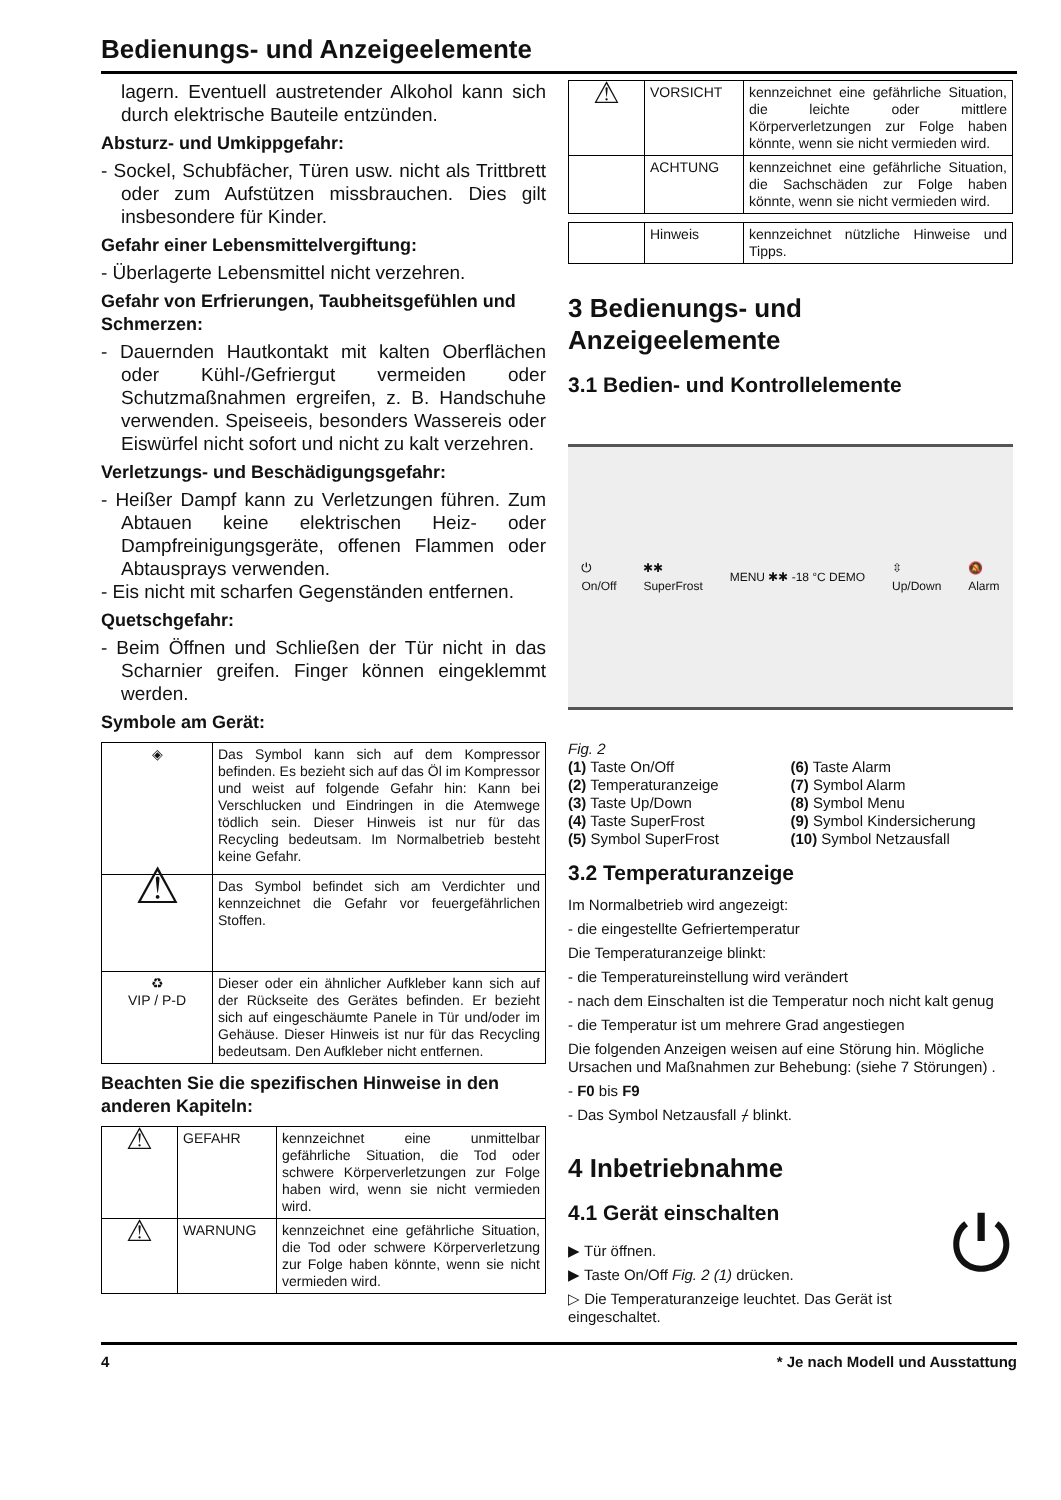Bedienungs- und Anzeigeelemente
lagern. Eventuell austretender Alkohol kann sich durch elektrische Bauteile entzünden.
Absturz- und Umkippgefahr:
- Sockel, Schubfächer, Türen usw. nicht als Trittbrett oder zum Aufstützen missbrauchen. Dies gilt insbesondere für Kinder.
Gefahr einer Lebensmittelvergiftung:
- Überlagerte Lebensmittel nicht verzehren.
Gefahr von Erfrierungen, Taubheitsgefühlen und Schmerzen:
- Dauernden Hautkontakt mit kalten Oberflächen oder Kühl-/Gefriergut vermeiden oder Schutzmaßnahmen ergreifen, z. B. Handschuhe verwenden. Speiseeis, besonders Wassereis oder Eiswürfel nicht sofort und nicht zu kalt verzehren.
Verletzungs- und Beschädigungsgefahr:
- Heißer Dampf kann zu Verletzungen führen. Zum Abtauen keine elektrischen Heiz- oder Dampfreinigungsgeräte, offenen Flammen oder Abtausprays verwenden.
- Eis nicht mit scharfen Gegenständen entfernen.
Quetschgefahr:
- Beim Öffnen und Schließen der Tür nicht in das Scharnier greifen. Finger können eingeklemmt werden.
Symbole am Gerät:
| ◈ | Das Symbol kann sich auf dem Kompressor befinden. Es bezieht sich auf das Öl im Kompressor und weist auf folgende Gefahr hin: Kann bei Verschlucken und Eindringen in die Atemwege tödlich sein. Dieser Hinweis ist nur für das Recycling bedeutsam. Im Normalbetrieb besteht keine Gefahr. |
| ⚠ | Das Symbol befindet sich am Verdichter und kennzeichnet die Gefahr vor feuergefährlichen Stoffen. |
| ♻ VIP / P-D | Dieser oder ein ähnlicher Aufkleber kann sich auf der Rückseite des Gerätes befinden. Er bezieht sich auf eingeschäumte Panele in Tür und/oder im Gehäuse. Dieser Hinweis ist nur für das Recycling bedeutsam. Den Aufkleber nicht entfernen. |
Beachten Sie die spezifischen Hinweise in den anderen Kapiteln:
| ⚠ | GEFAHR | kennzeichnet eine unmittelbar gefährliche Situation, die Tod oder schwere Körperverletzungen zur Folge haben wird, wenn sie nicht vermieden wird. |
| ⚠ | WARNUNG | kennzeichnet eine gefährliche Situation, die Tod oder schwere Körperverletzung zur Folge haben könnte, wenn sie nicht vermieden wird. |
| ⚠ | VORSICHT | kennzeichnet eine gefährliche Situation, die leichte oder mittlere Körperverletzungen zur Folge haben könnte, wenn sie nicht vermieden wird. |
| | ACHTUNG | kennzeichnet eine gefährliche Situation, die Sachschäden zur Folge haben könnte, wenn sie nicht vermieden wird. |
| | Hinweis | kennzeichnet nützliche Hinweise und Tipps. |
3 Bedienungs- und Anzeigeelemente
3.1 Bedien- und Kontrollelemente
⏻
On/Off ✱✱
SuperFrost MENU ✱✱ -18 °C DEMO ⇳
Up/Down 🔕
Alarm
Fig. 2
(1) Taste On/Off (6) Taste Alarm (2) Temperaturanzeige (7) Symbol Alarm (3) Taste Up/Down (8) Symbol Menu (4) Taste SuperFrost (9) Symbol Kindersicherung (5) Symbol SuperFrost (10) Symbol Netzausfall
3.2 Temperaturanzeige
Im Normalbetrieb wird angezeigt:
- die eingestellte Gefriertemperatur
Die Temperaturanzeige blinkt:
- die Temperatureinstellung wird verändert
- nach dem Einschalten ist die Temperatur noch nicht kalt genug
- die Temperatur ist um mehrere Grad angestiegen
Die folgenden Anzeigen weisen auf eine Störung hin. Mögliche Ursachen und Maßnahmen zur Behebung: (siehe 7 Störungen) .
- F0 bis F9
- Das Symbol Netzausfall ⌿ blinkt.
4 Inbetriebnahme
4.1 Gerät einschalten
▶ Tür öffnen.
▶ Taste On/Off Fig. 2 (1) drücken.
▷ Die Temperaturanzeige leuchtet. Das Gerät ist eingeschaltet.
⏻
4 * Je nach Modell und Ausstattung